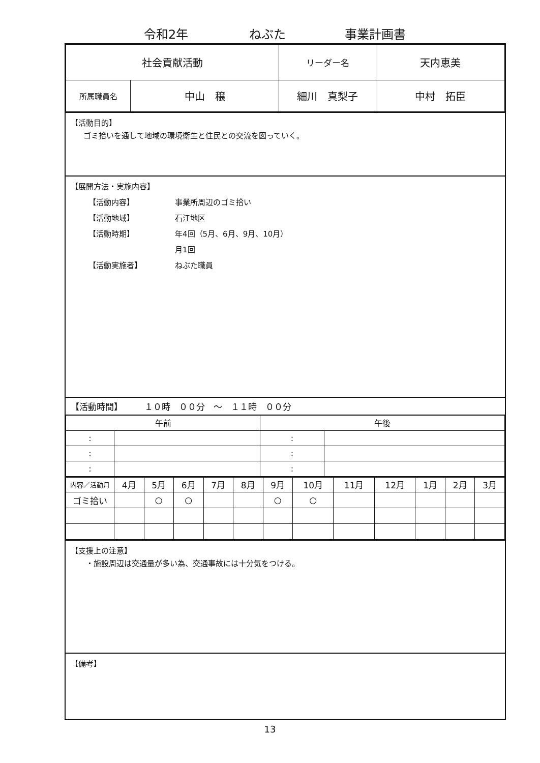令和2年 ねぶた 事業計画書
| 社会貢献活動 | | リーダー名 | 天内恵美 | |
| 所属職員名 | 中山 穣 | 細川 真梨子 | | 中村 拓臣 |
【活動目的】
ゴミ拾いを通して地域の環境衛生と住民との交流を図っていく。
【展開方法・実施内容】
【活動内容】
事業所周辺のゴミ拾い
【活動地域】
石江地区
【活動時期】
年4回（5月、6月、9月、10月）
月1回
【活動実施者】
ねぶた職員
【活動時間】　　　１０時　００分　～　１１時　００分
| 午前 | | 午後 | |
| : | | : | |
| : | | : | |
| : | | : | |
| 内容／活動月 | 4月 | 5月 | 6月 | 7月 | 8月 | 9月 | 10月 | 11月 | 12月 | 1月 | 2月 | 3月 |
| --- | --- | --- | --- | --- | --- | --- | --- | --- | --- | --- | --- | --- |
| ゴミ拾い | | ○ | ○ | | | ○ | ○ | | | | | |
【支援上の注意】
・施設周辺は交通量が多い為、交通事故には十分気をつける。
【備考】
13